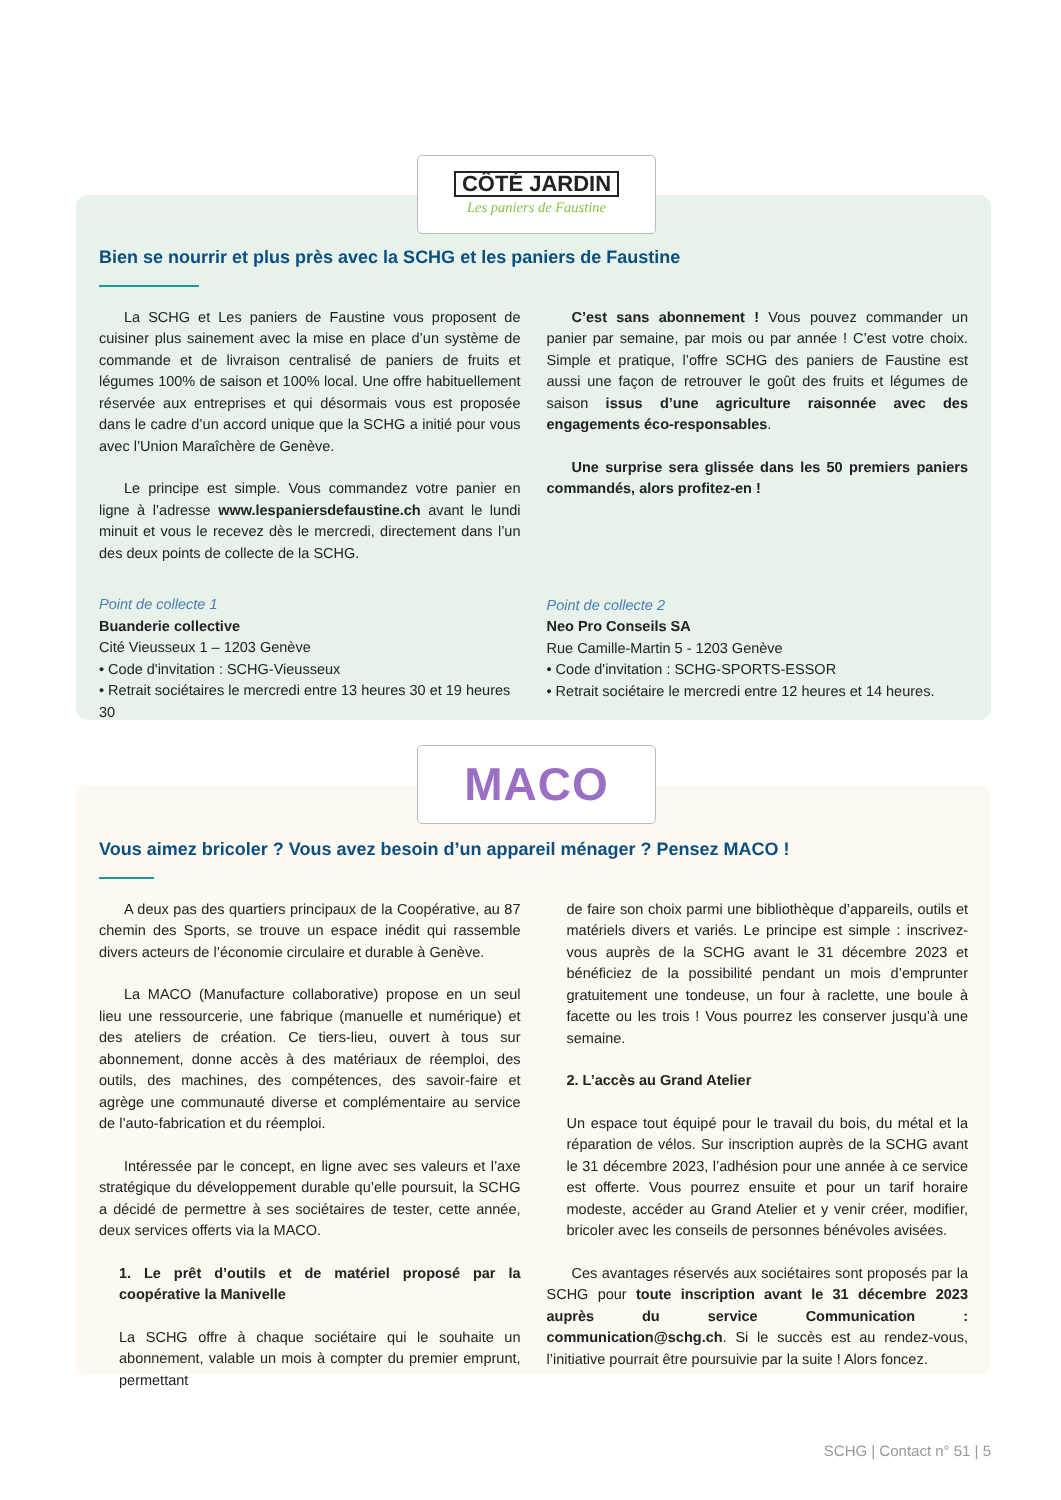Bien se nourrir et plus près avec la SCHG et les paniers de Faustine
La SCHG et Les paniers de Faustine vous proposent de cuisiner plus sainement avec la mise en place d’un système de commande et de livraison centralisé de paniers de fruits et légumes 100% de saison et 100% local. Une offre habituellement réservée aux entreprises et qui désormais vous est proposée dans le cadre d’un accord unique que la SCHG a initié pour vous avec l’Union Maraîchère de Genève.
Le principe est simple. Vous commandez votre panier en ligne à l’adresse www.lespaniersdefaustine.ch avant le lundi minuit et vous le recevez dès le mercredi, directement dans l’un des deux points de collecte de la SCHG.
Point de collecte 1
Buanderie collective
Cité Vieusseux 1 – 1203 Genève
• Code d'invitation : SCHG-Vieusseux
• Retrait sociétaires le mercredi entre 13 heures 30 et 19 heures 30
C’est sans abonnement ! Vous pouvez commander un panier par semaine, par mois ou par année ! C’est votre choix. Simple et pratique, l’offre SCHG des paniers de Faustine est aussi une façon de retrouver le goût des fruits et légumes de saison issus d’une agriculture raisonnée avec des engagements éco-responsables.
Une surprise sera glissée dans les 50 premiers paniers commandés, alors profitez-en !
Point de collecte 2
Neo Pro Conseils SA
Rue Camille-Martin 5 - 1203 Genève
• Code d'invitation : SCHG-SPORTS-ESSOR
• Retrait sociétaire le mercredi entre 12 heures et 14 heures.
CÔTÉ JARDIN
Les paniers de Faustine
Vous aimez bricoler ? Vous avez besoin d’un appareil ménager ? Pensez MACO !
A deux pas des quartiers principaux de la Coopérative, au 87 chemin des Sports, se trouve un espace inédit qui rassemble divers acteurs de l’économie circulaire et durable à Genève.
La MACO (Manufacture collaborative) propose en un seul lieu une ressourcerie, une fabrique (manuelle et numérique) et des ateliers de création. Ce tiers-lieu, ouvert à tous sur abonnement, donne accès à des matériaux de réemploi, des outils, des machines, des compétences, des savoir-faire et agrège une communauté diverse et complémentaire au service de l’auto-fabrication et du réemploi.
Intéressée par le concept, en ligne avec ses valeurs et l’axe stratégique du développement durable qu’elle poursuit, la SCHG a décidé de permettre à ses sociétaires de tester, cette année, deux services offerts via la MACO.
1. Le prêt d’outils et de matériel proposé par la coopérative la Manivelle
La SCHG offre à chaque sociétaire qui le souhaite un abonnement, valable un mois à compter du premier emprunt, permettant
de faire son choix parmi une bibliothèque d’appareils, outils et matériels divers et variés. Le principe est simple : inscrivez-vous auprès de la SCHG avant le 31 décembre 2023 et bénéficiez de la possibilité pendant un mois d’emprunter gratuitement une tondeuse, un four à raclette, une boule à facette ou les trois ! Vous pourrez les conserver jusqu’à une semaine.
2. L’accès au Grand Atelier
Un espace tout équipé pour le travail du bois, du métal et la réparation de vélos. Sur inscription auprès de la SCHG avant le 31 décembre 2023, l’adhésion pour une année à ce service est offerte. Vous pourrez ensuite et pour un tarif horaire modeste, accéder au Grand Atelier et y venir créer, modifier, bricoler avec les conseils de personnes bénévoles avisées.
Ces avantages réservés aux sociétaires sont proposés par la SCHG pour toute inscription avant le 31 décembre 2023 auprès du service Communication : communication@schg.ch. Si le succès est au rendez-vous, l’initiative pourrait être poursuivie par la suite ! Alors foncez.
MACO
SCHG | Contact n° 51 | 5